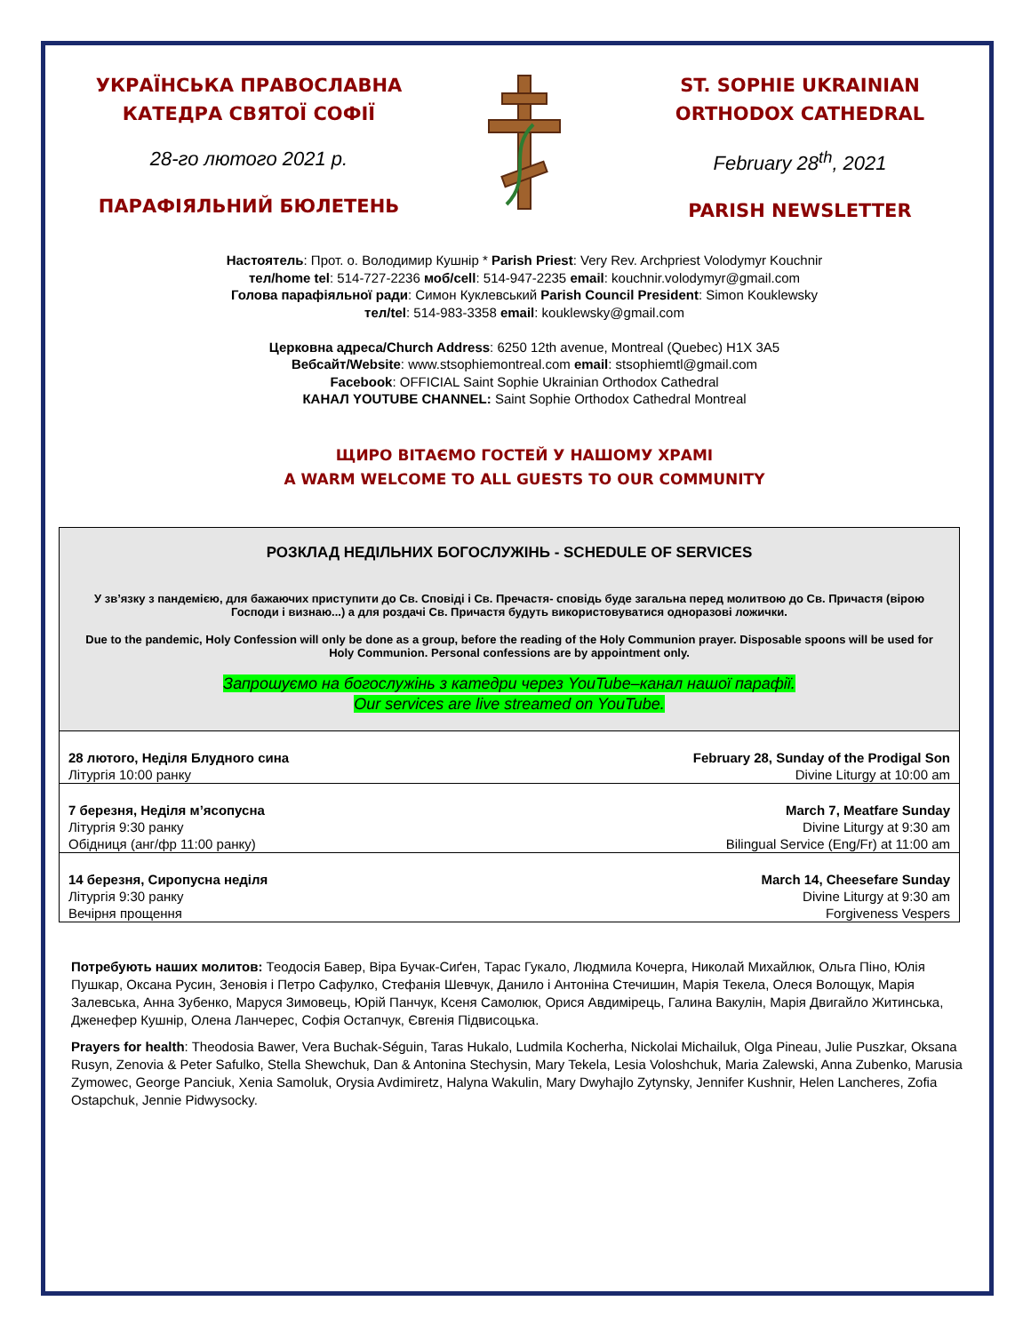УКРАЇНСЬКА ПРАВОСЛАВНА
КАТЕДРА СВЯТОЇ СОФІЇ
28-го лютого 2021 р.
ПАРАФІЯЛЬНИЙ БЮЛЕТЕНЬ
ST. SOPHIE UKRAINIAN
ORTHODOX CATHEDRAL
February 28<sup>th</sup>, 2021
PARISH NEWSLETTER
Настоятель: Прот. о. Володимир Кушнір * Parish Priest: Very Rev. Archpriest Volodymyr Kouchnir
тел/home tel: 514-727-2236 моб/cell: 514-947-2235 email: kouchnir.volodymyr@gmail.com
Голова парафіяльної ради: Симон Куклевський Parish Council President: Simon Kouklewsky
тел/tel: 514-983-3358 email: kouklewsky@gmail.com
Церковна адреса/Church Address: 6250 12th avenue, Montreal (Quebec) H1X 3A5
Вебсайт/Website: www.stsophiemontreal.com email: stsophiemtl@gmail.com
Facebook: OFFICIAL Saint Sophie Ukrainian Orthodox Cathedral
КАНАЛ YOUTUBE CHANNEL: Saint Sophie Orthodox Cathedral Montreal
ЩИРО ВІТАЄМО ГОСТЕЙ У НАШОМУ ХРАМІ
A WARM WELCOME TO ALL GUESTS TO OUR COMMUNITY
РОЗКЛАД НЕДІЛЬНИХ БОГОСЛУЖІНЬ - SCHEDULE OF SERVICES
У зв’язку з пандемією, для бажаючих приступити до Св. Сповіді і Св. Пречастя- сповідь буде загальна перед молитвою до Св. Причастя (вірою Господи і визнаю...) а для роздачі Св. Причастя будуть використовуватися одноразові ложички.
Due to the pandemic, Holy Confession will only be done as a group, before the reading of the Holy Communion prayer. Disposable spoons will be used for Holy Communion. Personal confessions are by appointment only.
Запрошуємо на богослужінь з катедри через YouTube–канал нашої парафії.
Our services are live streamed on YouTube.
| 28 лютого, Неділя Блудного сина Літургія 10:00 ранку | February 28, Sunday of the Prodigal Son Divine Liturgy at 10:00 am |
| 7 березня, Неділя м’ясопусна Літургія 9:30 ранку Обідниця (анг/фр 11:00 ранку) | March 7, Meatfare Sunday Divine Liturgy at 9:30 am Bilingual Service (Eng/Fr) at 11:00 am |
| 14 березня, Сиропусна неділя Літургія 9:30 ранку Вечірня прощення | March 14, Cheesefare Sunday Divine Liturgy at 9:30 am Forgiveness Vespers |
Потребують наших молитов: Теодосія Бавер, Віра Бучак-Сиґен, Тарас Гукало, Людмила Кочерга, Николай Михайлюк, Ольга Піно, Юлія Пушкар, Оксана Русин, Зеновія і Петро Сафулко, Стефанія Шевчук, Данило і Антоніна Стечишин, Марія Текела, Олеся Волощук, Марія Залевська, Анна Зубенко, Маруся Зимовець, Юрій Панчук, Ксеня Самолюк, Орися Авдимірець, Галина Вакулін, Марія Двигайло Житинська, Дженефер Кушнір, Олена Ланчерес, Софія Остапчук, Євгенія Підвисоцька.
Prayers for health: Theodosia Bawer, Vera Buchak-Séguin, Taras Hukalo, Ludmila Kocherha, Nickolai Michailuk, Olga Pineau, Julie Puszkar, Oksana Rusyn, Zenovia & Peter Safulko, Stella Shewchuk, Dan & Antonina Stechysin, Mary Tekela, Lesia Voloshchuk, Maria Zalewski, Anna Zubenko, Marusia Zymowec, George Panciuk, Xenia Samoluk, Orysia Avdimiretz, Halyna Wakulin, Mary Dwyhajlo Zytynsky, Jennifer Kushnir, Helen Lancheres, Zofia Ostapchuk, Jennie Pidwysocky.